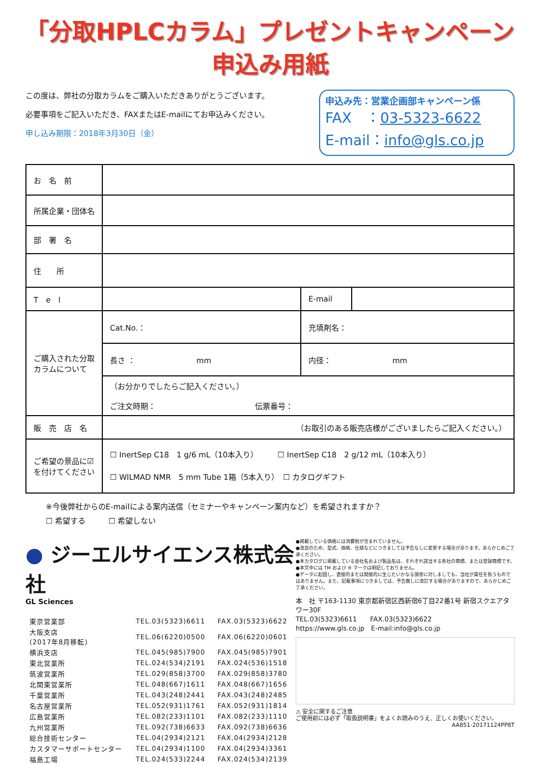「分取HPLCカラム」プレゼントキャンペーン
申込み用紙
この度は、弊社の分取カラムをご購入いただきありがとうございます。
必要事項をご記入いただき、FAXまたはE-mailにてお申込みください。
申し込み期限：2018年3月30日（金）
申込み先：営業企画部キャンペーン係
FAX　：03-5323-6622
E-mail：info@gls.co.jp
| お 名 前 | | | |
| 所属企業・団体名 | | | |
| 部 署 名 | | | |
| 住 所 | | | |
| T e l | | E-mail | |
| ご購入された分取カラムについて | Cat.No.： | 充填剤名： | |
| | 長さ ： mm | 内径： mm | |
| | （お分かりでしたらご記入ください。） ご注文時期： 伝票番号： | | |
| 販 売 店 名 | （お取引のある販売店様がございましたらご記入ください。） | | |
| ご希望の景品に☑を付けてください | ☐ InertSep C18 1 g/6 mL（10本入り） ☐ InertSep C18 2 g/12 mL（10本入り） ☐ WILMAD NMR 5 mm Tube 1箱（5本入り） ☐ カタログギフト | | |
※今後弊社からのE-mailによる案内送信（セミナーやキャンペーン案内など）を希望されますか？
☐ 希望する　　　☐ 希望しない
● ジーエルサイエンス株式会社
GL Sciences
| 東京営業部 | TEL.03(5323)6611 | FAX.03(5323)6622 |
| 大阪支店 (2017年8月移転) | TEL.06(6220)0500 | FAX.06(6220)0601 |
| 横浜支店 | TEL.045(985)7900 | FAX.045(985)7901 |
| 東北営業所 | TEL.024(534)2191 | FAX.024(536)1518 |
| 筑波営業所 | TEL.029(858)3700 | FAX.029(858)3780 |
| 北関東営業所 | TEL.048(667)1611 | FAX.048(667)1656 |
| 千葉営業所 | TEL.043(248)2441 | FAX.043(248)2485 |
| 名古屋営業所 | TEL.052(931)1761 | FAX.052(931)1814 |
| 広島営業所 | TEL.082(233)1101 | FAX.082(233)1110 |
| 九州営業所 | TEL.092(738)6633 | FAX.092(738)6636 |
| 総合技術センター | TEL.04(2934)2121 | FAX.04(2934)2128 |
| カスタマーサポートセンター | TEL.04(2934)1100 | FAX.04(2934)3361 |
| 福島工場 | TEL.024(533)2244 | FAX.024(534)2139 |
●掲載している価格には消費税が含まれていません。
●改良のため、型式、価格、仕様などにつきましては予告なしに変更する場合があります。あらかじめご了承ください。
●本カタログに掲載している会社名および製品名は、それぞれ該当する各社の商標、または登録商標です。
●本文中には TM および ® マークは明記しておりません。
●データに起因し、直接的または間接的に生じたいかなる損害に対しましても、当社が責任を負うものではありません。また、記載事項につきましては、予告無しに改訂する場合がありますので、あらかじめご了承ください。
本　社 〒163-1130 東京都新宿区西新宿6丁目22番1号 新宿スクエアタワー30F
TEL.03(5323)6611　　FAX.03(5323)6622
https://www.gls.co.jp　E-mail:info@gls.co.jp
⚠ 安全に関するご注意
ご使用前には必ず「取扱説明書」をよくお読みのうえ、正しくお使いください。
AA851-20171124PP8T